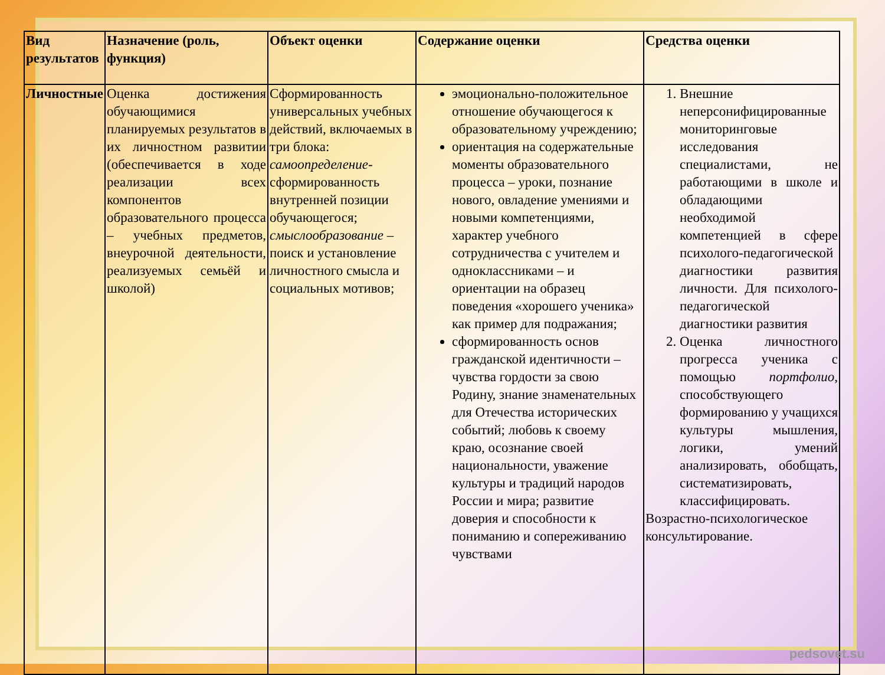| Вид результатов | Назначение (роль, функция) | Объект оценки | Содержание оценки | Средства оценки |
| --- | --- | --- | --- | --- |
| Личностные | Оценка достижения обучающимися планируемых результатов в их личностном развитии (обеспечивается в ходе реализации всех компонентов образовательного процесса – учебных предметов, внеурочной деятельности, реализуемых семьёй и школой) | Сформированность универсальных учебных действий, включаемых в три блока: самоопределение - сформированность внутренней позиции обучающегося; смыслообразование – поиск и установление личностного смысла и социальных мотивов; | эмоционально-положительное отношение обучающегося к образовательному учреждению; ориентация на содержательные моменты образовательного процесса – уроки, познание нового, овладение умениями и новыми компетенциями, характер учебного сотрудничества с учителем и одноклассниками – и ориентации на образец поведения «хорошего ученика» как пример для подражания; сформированность основ гражданской идентичности – чувства гордости за свою Родину, знание знаменательных для Отечества исторических событий; любовь к своему краю, осознание своей национальности, уважение культуры и традиций народов России и мира; развитие доверия и способности к пониманию и сопереживанию чувствами | 1. Внешние неперсонифицированные мониторинговые исследования специалистами, не работающими в школе и обладающими необходимой компетенцией в сфере психолого-педагогической диагностики развития личности. Для психолого-педагогической диагностики развития 2. Оценка личностного прогресса ученика с помощью портфолио , способствующего формированию у учащихся культуры мышления, логики, умений анализировать, обобщать, систематизировать, классифицировать. Возрастно-психологическое консультирование. |
pedsovet.su